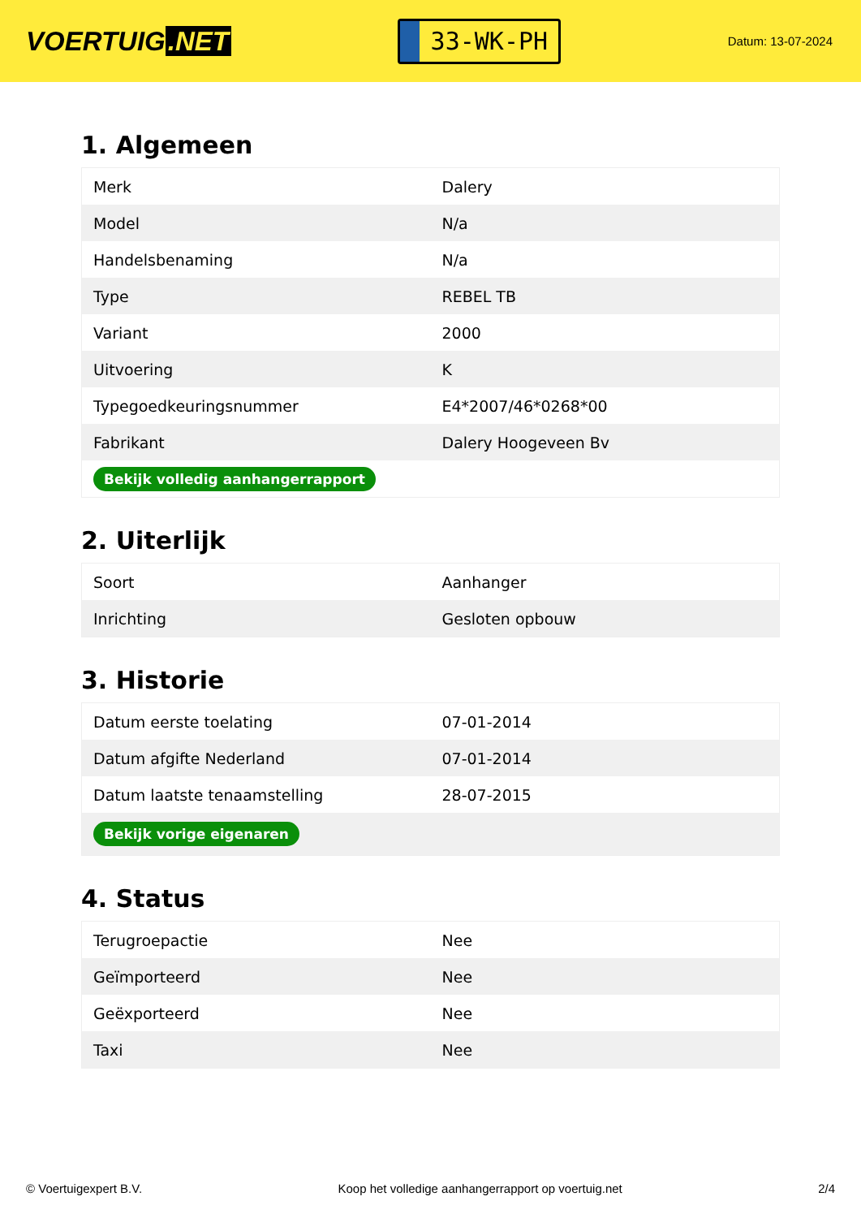VOERTUIG.NET
33-WK-PH
Datum: 13-07-2024
1. Algemeen
| Merk | Dalery |
| Model | N/a |
| Handelsbenaming | N/a |
| Type | REBEL TB |
| Variant | 2000 |
| Uitvoering | K |
| Typegoedkeuringsnummer | E4*2007/46*0268*00 |
| Fabrikant | Dalery Hoogeveen Bv |
| Bekijk volledig aanhangerrapport | |
2. Uiterlijk
| Soort | Aanhanger |
| Inrichting | Gesloten opbouw |
3. Historie
| Datum eerste toelating | 07-01-2014 |
| Datum afgifte Nederland | 07-01-2014 |
| Datum laatste tenaamstelling | 28-07-2015 |
| Bekijk vorige eigenaren | |
4. Status
| Terugroepactie | Nee |
| Geïmporteerd | Nee |
| Geëxporteerd | Nee |
| Taxi | Nee |
© Voertuigexpert B.V. Koop het volledige aanhangerrapport op voertuig.net 2/4